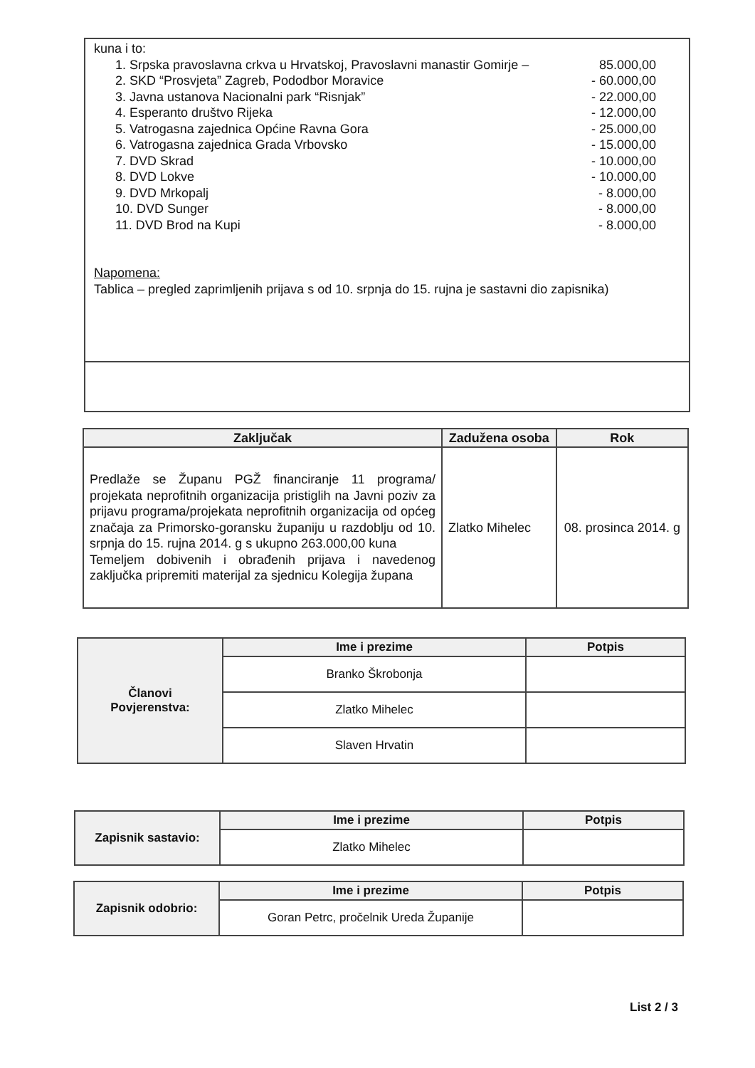kuna i to:
1. Srpska pravoslavna crkva u Hrvatskoj, Pravoslavni manastir Gomirje – 85.000,00
2. SKD “Prosvjeta” Zagreb, Pododbor Moravice - 60.000,00
3. Javna ustanova Nacionalni park “Risnjak” - 22.000,00
4. Esperanto društvo Rijeka - 12.000,00
5. Vatrogasna zajednica Općine Ravna Gora - 25.000,00
6. Vatrogasna zajednica Grada Vrbovsko - 15.000,00
7. DVD Skrad - 10.000,00
8. DVD Lokve - 10.000,00
9. DVD Mrkopalj - 8.000,00
10. DVD Sunger - 8.000,00
11. DVD Brod na Kupi - 8.000,00
Napomena:
Tablica – pregled zaprimljenih prijava s od 10. srpnja do 15. rujna je sastavni dio zapisnika)
| Zaključak | Zadužena osoba | Rok |
| --- | --- | --- |
| Predlaže se Županu PGŽ financiranje 11 programa/ projekata neprofitnih organizacija pristiglih na Javni poziv za prijavu programa/projekata neprofitnih organizacija od općeg značaja za Primorsko-goransku županiju u razdoblju od 10. srpnja do 15. rujna 2014. g s ukupno 263.000,00 kuna Temeljem dobivenih i obrađenih prijava i navedenog zaključka pripremiti materijal za sjednicu Kolegija župana | Zlatko Mihelec | 08. prosinca 2014. g |
| Članovi Povjerenstva: | Ime i prezime | Potpis |
| | Branko Škrobonja | |
| | Zlatko Mihelec | |
| | Slaven Hrvatin | |
| Zapisnik sastavio: | Ime i prezime | Potpis |
| | Zlatko Mihelec | |
| Zapisnik odobrio: | Ime i prezime | Potpis |
| | Goran Petrc, pročelnik Ureda Županije | |
List 2 / 3